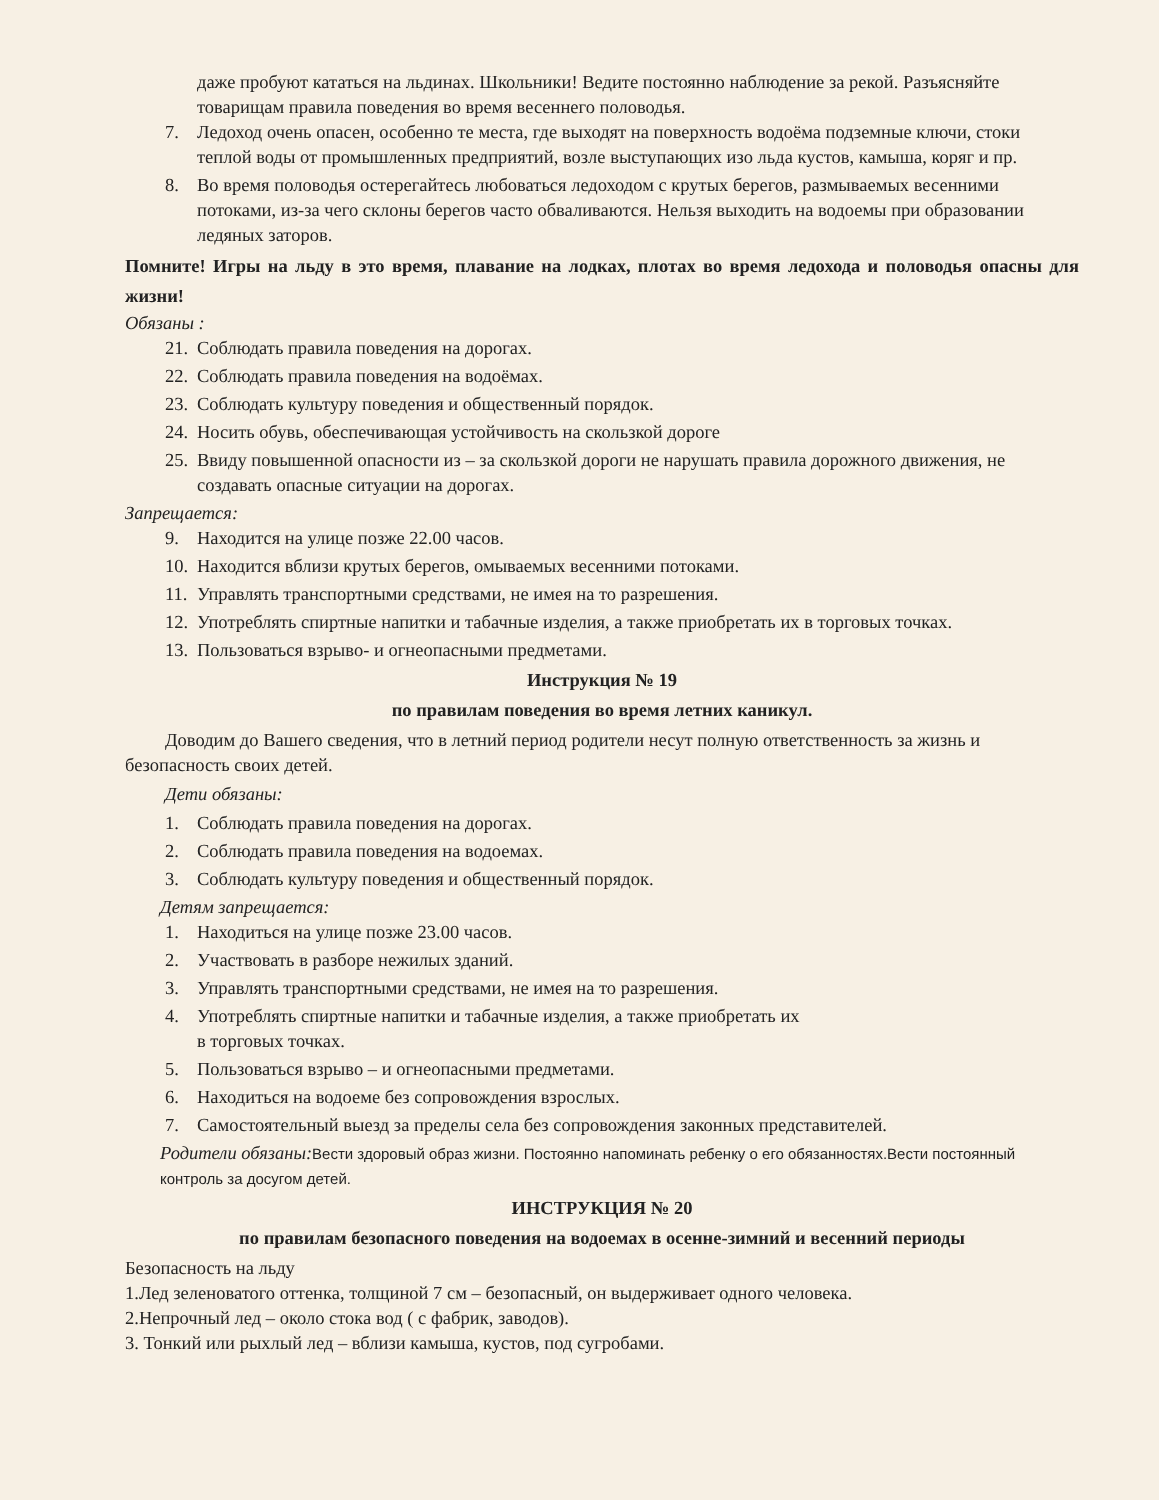даже пробуют кататься на льдинах. Школьники! Ведите постоянно наблюдение за рекой. Разъясняйте товарищам правила поведения во время весеннего половодья.
7. Ледоход очень опасен, особенно те места, где выходят на поверхность водоёма подземные ключи, стоки теплой воды от промышленных предприятий, возле выступающих изо льда кустов, камыша, коряг и пр.
8. Во время половодья остерегайтесь любоваться ледоходом с крутых берегов, размываемых весенними потоками, из-за чего склоны берегов часто обваливаются. Нельзя выходить на водоемы при образовании ледяных заторов.
Помните! Игры на льду в это время, плавание на лодках, плотах во время ледохода и половодья опасны для жизни!
Обязаны :
21. Соблюдать правила поведения на дорогах.
22. Соблюдать правила поведения на водоёмах.
23. Соблюдать культуру поведения и общественный порядок.
24. Носить обувь, обеспечивающая устойчивость на скользкой дороге
25. Ввиду повышенной опасности из – за скользкой дороги не нарушать правила дорожного движения, не создавать опасные ситуации на дорогах.
Запрещается:
9. Находится на улице позже 22.00 часов.
10. Находится вблизи крутых берегов, омываемых весенними потоками.
11. Управлять транспортными средствами, не имея на то разрешения.
12. Употреблять спиртные напитки и табачные изделия, а также приобретать их в торговых точках.
13. Пользоваться взрыво- и огнеопасными предметами.
Инструкция № 19
по правилам поведения во время летних каникул.
Доводим до Вашего сведения, что в летний период родители несут полную ответственность за жизнь и безопасность своих детей.
Дети обязаны:
1. Соблюдать правила поведения на дорогах.
2. Соблюдать правила поведения на водоемах.
3. Соблюдать культуру поведения и общественный порядок.
Детям запрещается:
1. Находиться на улице позже 23.00 часов.
2. Участвовать в разборе нежилых зданий.
3. Управлять транспортными средствами, не имея на то разрешения.
4. Употреблять спиртные напитки и табачные изделия, а также приобретать их
в торговых точках.
5. Пользоваться взрыво – и огнеопасными предметами.
6. Находиться на водоеме без сопровождения взрослых.
7. Самостоятельный выезд за пределы села без сопровождения законных представителей.
Родители обязаны: Вести здоровый образ жизни. Постоянно напоминать ребенку о его обязанностях.Вести постоянный контроль за досугом детей.
ИНСТРУКЦИЯ № 20
по правилам безопасного поведения на водоемах в осенне-зимний и весенний периоды
Безопасность на льду
1.Лед зеленоватого оттенка, толщиной 7 см – безопасный, он выдерживает одного человека.
2.Непрочный лед – около стока вод ( с фабрик, заводов).
3. Тонкий или рыхлый лед – вблизи камыша, кустов, под сугробами.